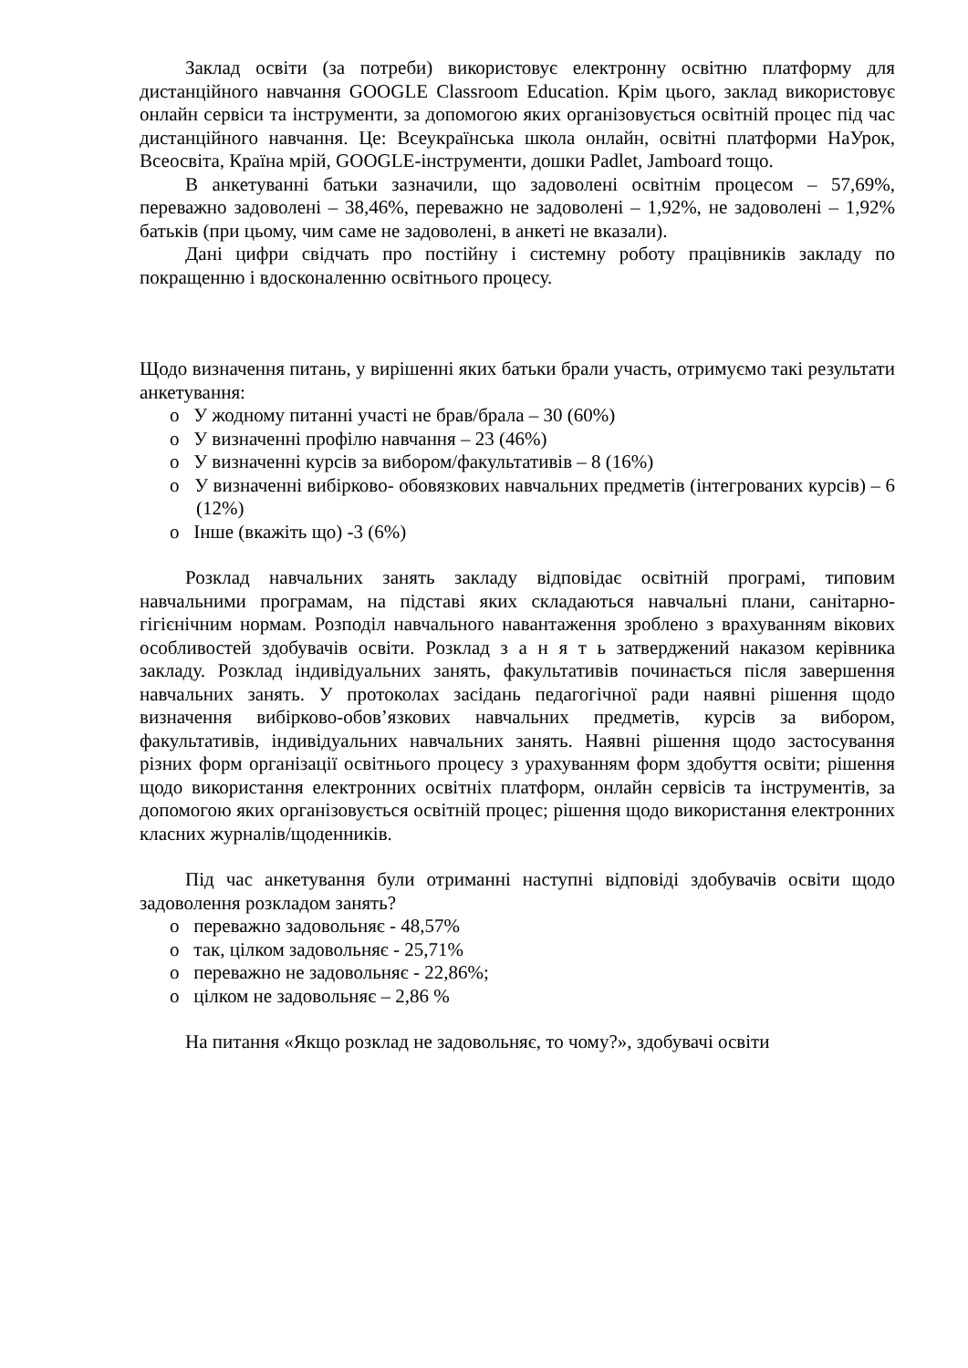Заклад освіти (за потреби) використовує електронну освітню платформу для дистанційного навчання GOOGLE Classroom Education. Крім цього, заклад використовує онлайн сервіси та інструменти, за допомогою яких організовується освітній процес під час дистанційного навчання. Це: Всеукраїнська школа онлайн, освітні платформи НаУрок, Всеосвіта, Країна мрій, GOOGLE-інструменти, дошки Padlet, Jamboard тощо.
В анкетуванні батьки зазначили, що задоволені освітнім процесом – 57,69%, переважно задоволені – 38,46%, переважно не задоволені – 1,92%, не задоволені – 1,92% батьків (при цьому, чим саме не задоволені, в анкеті не вказали).
Дані цифри свідчать про постійну і системну роботу працівників закладу по покращенню і вдосконаленню освітнього процесу.
Щодо визначення питань, у вирішенні яких батьки брали участь, отримуємо такі результати анкетування:
o У жодному питанні участі не брав/брала – 30 (60%)
o У визначенні профілю навчання – 23 (46%)
o У визначенні курсів за вибором/факультативів – 8 (16%)
o У визначенні вибірково- обовязкових навчальних предметів (інтегрованих курсів) – 6 (12%)
o Інше (вкажіть що) -3 (6%)
Розклад навчальних занять закладу відповідає освітній програмі, типовим навчальними програмам, на підставі яких складаються навчальні плани, санітарно-гігієнічним нормам. Розподіл навчального навантаження зроблено з врахуванням вікових особливостей здобувачів освіти. Розклад з а н я т ь затверджений наказом керівника закладу. Розклад індивідуальних занять, факультативів починається після завершення навчальних занять. У протоколах засідань педагогічної ради наявні рішення щодо визначення вибірково-обов’язкових навчальних предметів, курсів за вибором, факультативів, індивідуальних навчальних занять. Наявні рішення щодо застосування різних форм організації освітнього процесу з урахуванням форм здобуття освіти; рішення щодо використання електронних освітніх платформ, онлайн сервісів та інструментів, за допомогою яких організовується освітній процес; рішення щодо використання електронних класних журналів/щоденників.
Під час анкетування були отриманні наступні відповіді здобувачів освіти щодо задоволення розкладом занять?
o переважно задовольняє - 48,57%
o так, цілком задовольняє - 25,71%
o переважно не задовольняє - 22,86%;
o цілком не задовольняє – 2,86 %
На питання «Якщо розклад не задовольняє, то чому?», здобувачі освіти